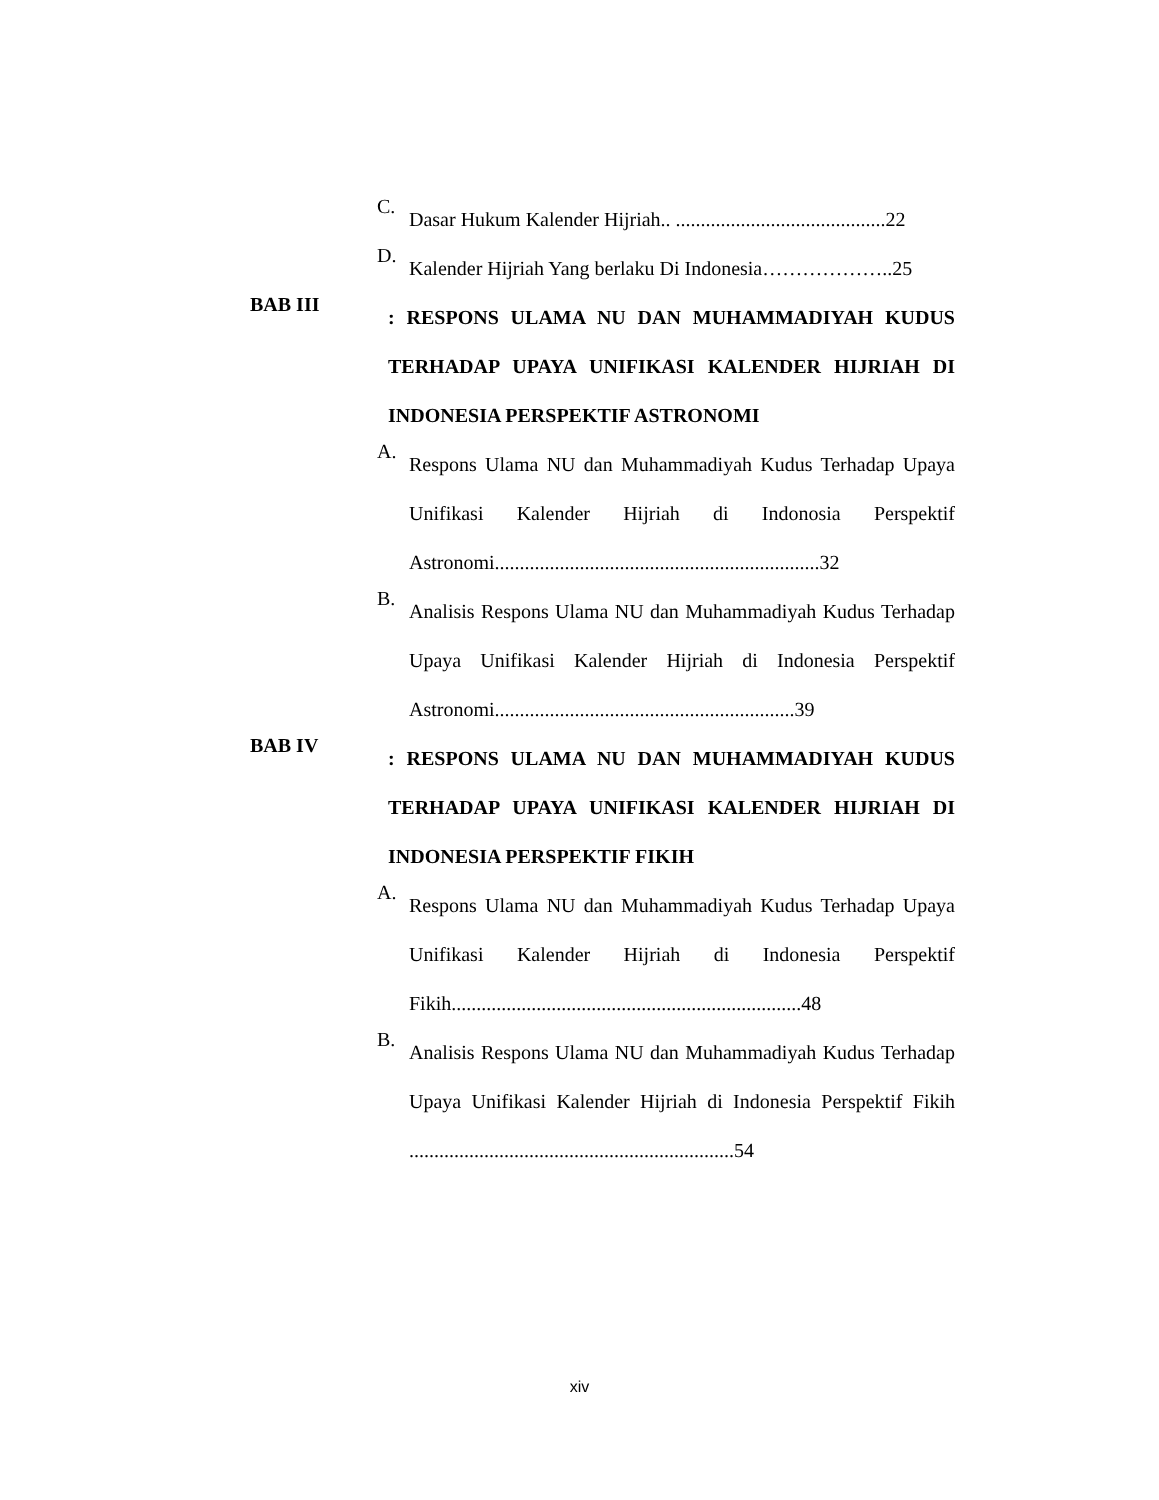C.
Dasar Hukum Kalender Hijriah.. ..........................................22
D.
Kalender Hijriah Yang berlaku Di Indonesia………………..25
BAB III
: RESPONS ULAMA NU DAN MUHAMMADIYAH KUDUS TERHADAP UPAYA UNIFIKASI KALENDER HIJRIAH DI INDONESIA PERSPEKTIF ASTRONOMI
A.
Respons Ulama NU dan Muhammadiyah Kudus Terhadap Upaya Unifikasi Kalender Hijriah di Indonosia Perspektif Astronomi.................................................................32
B.
Analisis Respons Ulama NU dan Muhammadiyah Kudus Terhadap Upaya Unifikasi Kalender Hijriah di Indonesia Perspektif Astronomi............................................................39
BAB IV
: RESPONS ULAMA NU DAN MUHAMMADIYAH KUDUS TERHADAP UPAYA UNIFIKASI KALENDER HIJRIAH DI INDONESIA PERSPEKTIF FIKIH
A.
Respons Ulama NU dan Muhammadiyah Kudus Terhadap Upaya Unifikasi Kalender Hijriah di Indonesia Perspektif Fikih......................................................................48
B.
Analisis Respons Ulama NU dan Muhammadiyah Kudus Terhadap Upaya Unifikasi Kalender Hijriah di Indonesia Perspektif Fikih .................................................................54
xiv